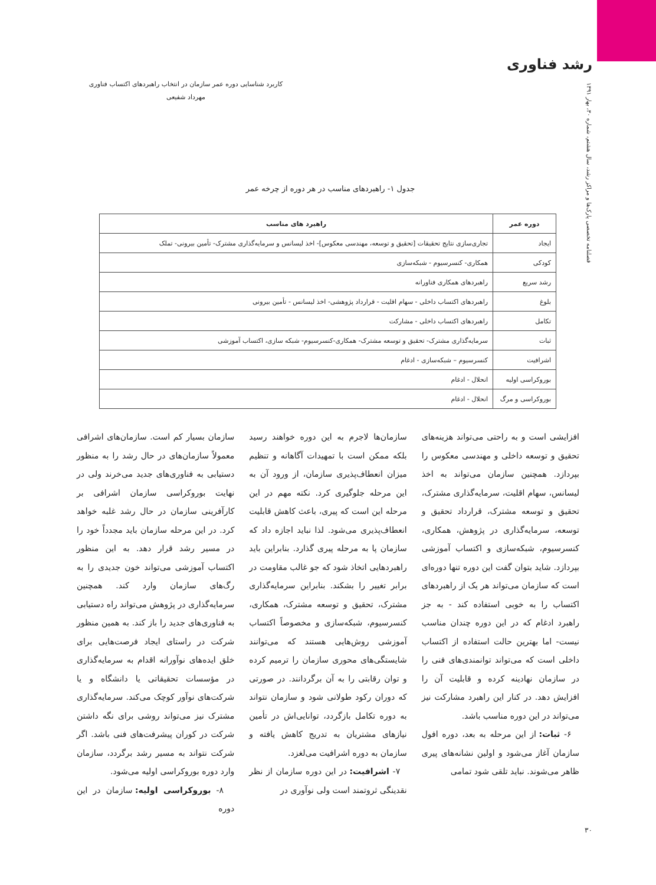رشد فناوری
فصلنامه تخصصی پارک‌ها و مراکز رشد، سال هشتم، شماره ۳۰، بهار ۱۳۹۱
کاربرد شناسایی دوره عمر سازمان در انتخاب راهبردهای اکتساب فناوری
مهرداد شفیعی
جدول ۱- راهبردهای مناسب در هر دوره از چرخه عمر
| دوره عمر | راهبرد های مناسب |
| --- | --- |
| ایجاد | تجاری‌سازی نتایج تحقیقات [تحقیق و توسعه، مهندسی معکوس]- اخذ لیسانس و سرمایه‌گذاری مشترک- تأمین بیرونی- تملک |
| کودکی | همکاری- کنسرسیوم - شبکه‌سازی |
| رشد سریع | راهبردهای همکاری فناورانه |
| بلوغ | راهبردهای اکتساب داخلی - سهام اقلیت - قرارداد پژوهشی- اخذ لیسانس - تأمین بیرونی |
| تکامل | راهبردهای اکتساب داخلی - مشارکت |
| ثبات | سرمایه‌گذاری مشترک- تحقیق و توسعه مشترک- همکاری-کنسرسیوم- شبکه سازی، اکتساب آموزشی |
| اشرافیت | کنسرسیوم – شبکه‌سازی - ادغام |
| بوروکراسی اولیه | انحلال - ادغام |
| بوروکراسی و مرگ | انحلال - ادغام |
افزایشی است و به راحتی می‌تواند هزینه‌های تحقیق و توسعه داخلی و مهندسی معکوس را بپردازد. همچنین سازمان می‌تواند به اخذ لیسانس، سهام اقلیت، سرمایه‌گذاری مشترک، تحقیق و توسعه مشترک، قرارداد تحقیق و توسعه، سرمایه‌گذاری در پژوهش، همکاری، کنسرسیوم، شبکه‌سازی و اکتساب آموزشی بپردازد. شاید بتوان گفت این دوره تنها دوره‌ای است که سازمان می‌تواند هر یک از راهبردهای اکتساب را به خوبی استفاده کند - به جز راهبرد ادغام که در این دوره چندان مناسب نیست- اما بهترین حالت استفاده از اکتساب داخلی است که می‌تواند توانمندی‌های فنی را در سازمان نهادینه کرده و قابلیت آن را افزایش دهد. در کنار این راهبرد مشارکت نیز می‌تواند در این دوره مناسب باشد.
۶- ثبات: از این مرحله به بعد، دوره افول سازمان آغاز می‌شود و اولین نشانه‌های پیری ظاهر می‌شوند. نباید تلقی شود تمامی
سازمان‌ها لاجرم به این دوره خواهند رسید بلکه ممکن است با تمهیدات آگاهانه و تنظیم میزان انعطاف‌پذیری سازمان، از ورود آن به این مرحله جلوگیری کرد. نکته مهم در این مرحله این است که پیری، باعث کاهش قابلیت انعطاف‌پذیری می‌شود. لذا نباید اجازه داد که سازمان پا به مرحله پیری گذارد. بنابراین باید راهبردهایی اتخاذ شود که جو غالب مقاومت در برابر تغییر را بشکند. بنابراین سرمایه‌گذاری مشترک، تحقیق و توسعه مشترک، همکاری، کنسرسیوم، شبکه‌سازی و مخصوصاً اکتساب آموزشی روش‌هایی هستند که می‌توانند شایستگی‌های محوری سازمان را ترمیم کرده و توان رقابتی را به آن برگردانند. در صورتی که دوران رکود طولانی شود و سازمان نتواند به دوره تکامل بازگردد، توانایی‌اش در تأمین نیازهای مشتریان به تدریج کاهش یافته و سازمان به دوره اشرافیت می‌لغزد.
۷- اشرافیت: در این دوره سازمان از نظر نقدینگی ثروتمند است ولی نوآوری در
سازمان بسیار کم است. سازمان‌های اشرافی معمولاً سازمان‌های در حال رشد را به منظور دستیابی به فناوری‌های جدید می‌خرند ولی در نهایت بوروکراسی سازمان اشرافی بر کارآفرینی سازمان در حال رشد غلبه خواهد کرد. در این مرحله سازمان باید مجدداً خود را در مسیر رشد قرار دهد. به این منظور اکتساب آموزشی می‌تواند خون جدیدی را به رگ‌های سازمان وارد کند. همچنین سرمایه‌گذاری در پژوهش می‌تواند راه دستیابی به فناوری‌های جدید را باز کند. به همین منظور شرکت در راستای ایجاد فرصت‌هایی برای خلق ایده‌های نوآورانه اقدام به سرمایه‌گذاری در مؤسسات تحقیقاتی یا دانشگاه و یا شرکت‌های نوآور کوچک می‌کند. سرمایه‌گذاری مشترک نیز می‌تواند روشی برای نگه داشتن شرکت در کوران پیشرفت‌های فنی باشد. اگر شرکت نتواند به مسیر رشد برگردد، سازمان وارد دوره بوروکراسی اولیه می‌شود.
۸- بوروکراسی اولیه: سازمان در این دوره
۳۰